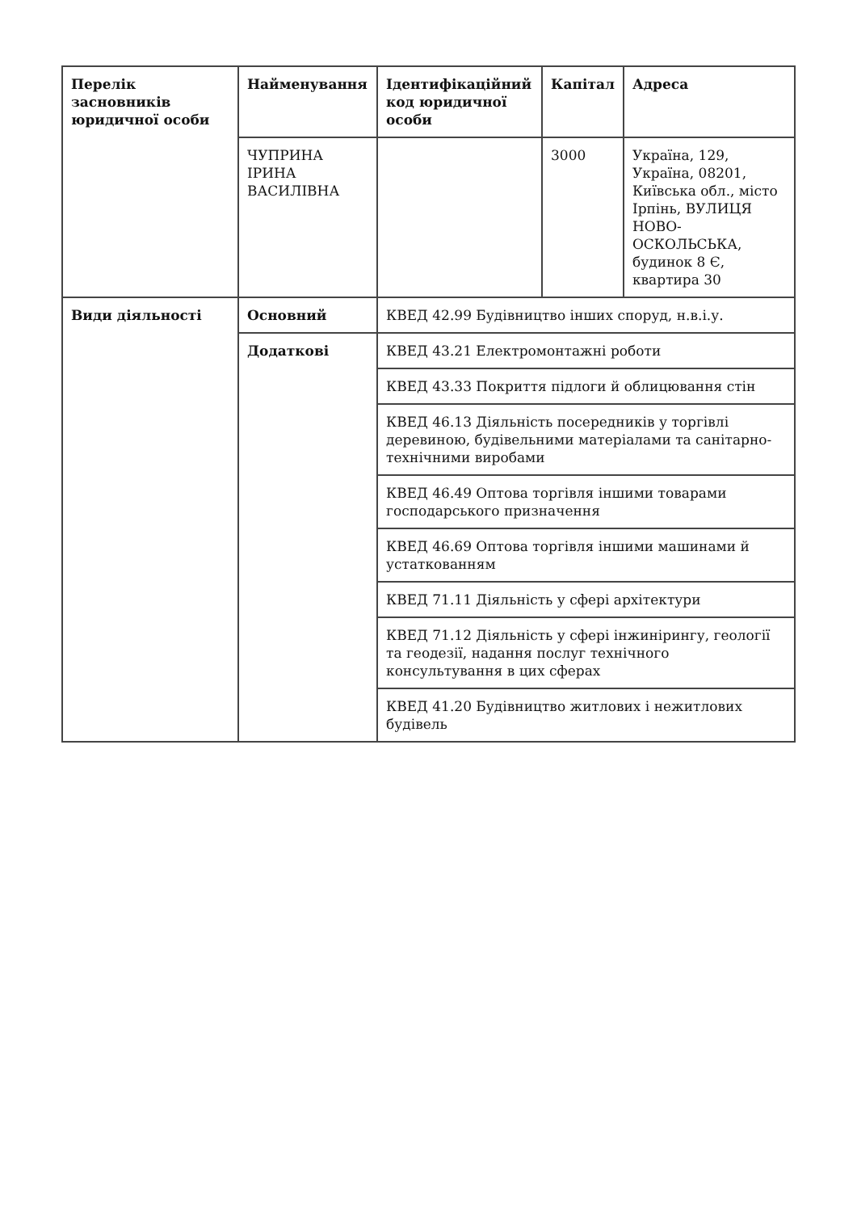| Перелік засновників юридичної особи | Найменування | Ідентифікаційний код юридичної особи | Капітал | Адреса |
| --- | --- | --- | --- | --- |
| | ЧУПРИНА ІРИНА ВАСИЛІВНА | | 3000 | Україна, 129, Україна, 08201, Київська обл., місто Ірпінь, ВУЛИЦЯ НОВО-ОСКОЛЬСЬКА, будинок 8 Є, квартира 30 |
| Види діяльності | Основний | КВЕД 42.99 Будівництво інших споруд, н.в.і.у. | | |
| | Додаткові | КВЕД 43.21 Електромонтажні роботи | | |
| | | КВЕД 43.33 Покриття підлоги й облицювання стін | | |
| | | КВЕД 46.13 Діяльність посередників у торгівлі деревиною, будівельними матеріалами та санітарно-технічними виробами | | |
| | | КВЕД 46.49 Оптова торгівля іншими товарами господарського призначення | | |
| | | КВЕД 46.69 Оптова торгівля іншими машинами й устаткованням | | |
| | | КВЕД 71.11 Діяльність у сфері архітектури | | |
| | | КВЕД 71.12 Діяльність у сфері інжинірингу, геології та геодезії, надання послуг технічного консультування в цих сферах | | |
| | | КВЕД 41.20 Будівництво житлових і нежитлових будівель | | |